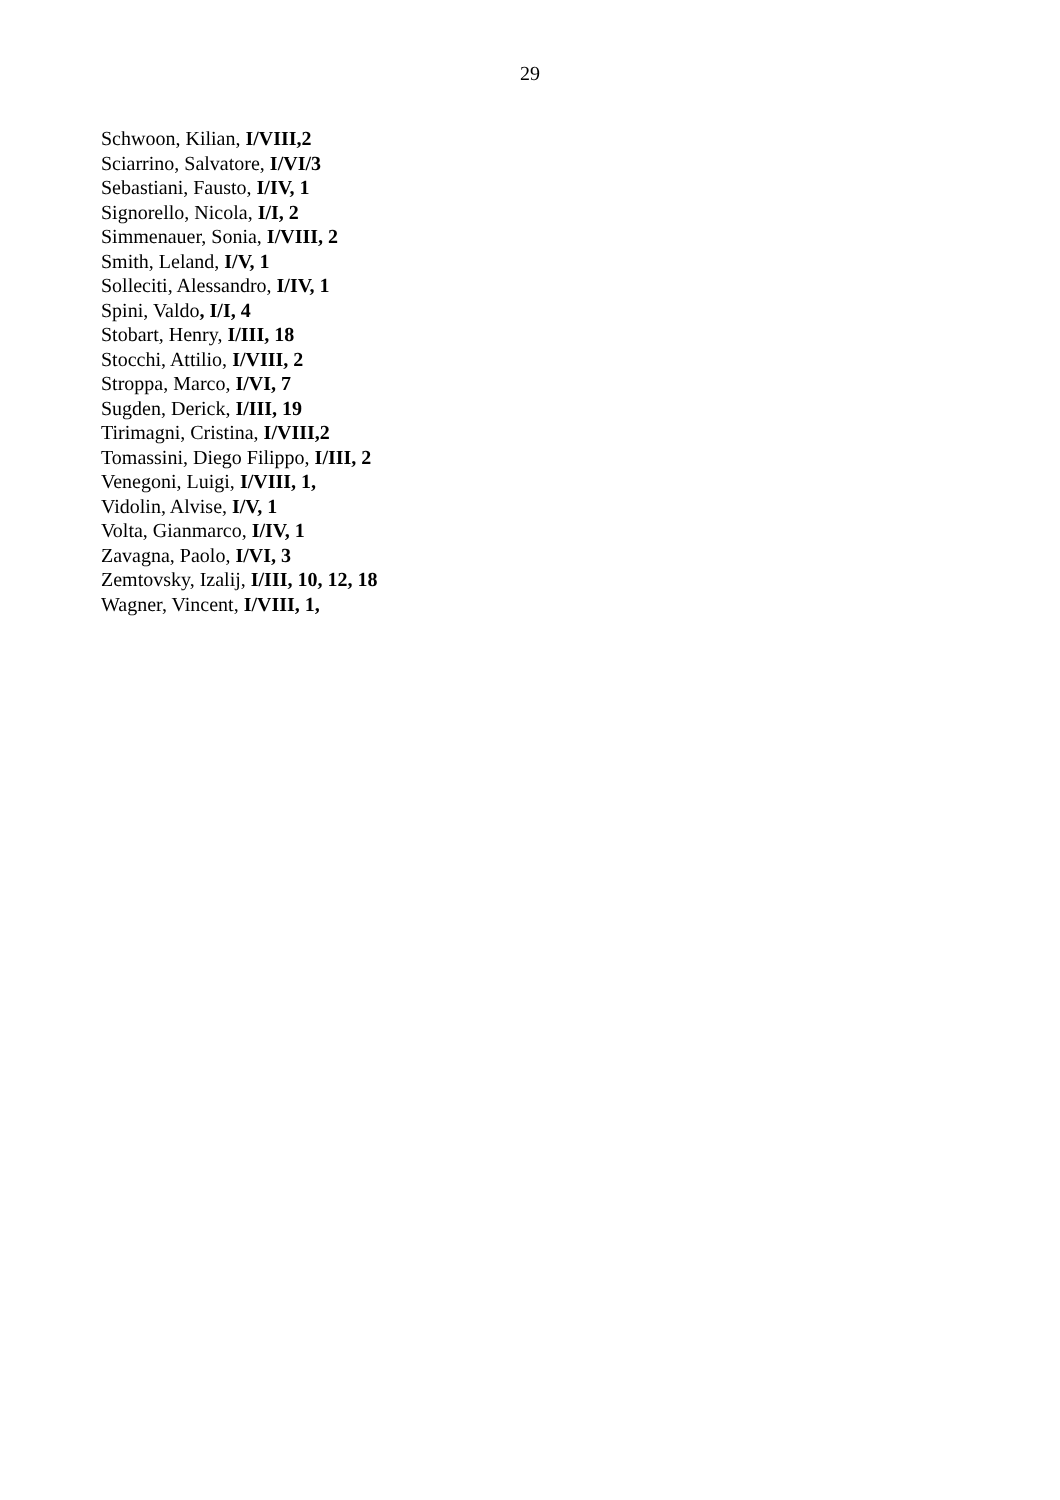29
Schwoon, Kilian, I/VIII,2
Sciarrino, Salvatore, I/VI/3
Sebastiani, Fausto, I/IV, 1
Signorello, Nicola, I/I, 2
Simmenauer, Sonia, I/VIII, 2
Smith, Leland, I/V, 1
Solleciti, Alessandro, I/IV, 1
Spini, Valdo, I/I, 4
Stobart, Henry, I/III, 18
Stocchi, Attilio, I/VIII, 2
Stroppa, Marco, I/VI, 7
Sugden, Derick, I/III, 19
Tirimagni, Cristina, I/VIII,2
Tomassini, Diego Filippo, I/III, 2
Venegoni, Luigi, I/VIII, 1,
Vidolin, Alvise, I/V, 1
Volta, Gianmarco, I/IV, 1
Zavagna, Paolo, I/VI, 3
Zemtovsky, Izalij, I/III, 10, 12, 18
Wagner, Vincent, I/VIII, 1,